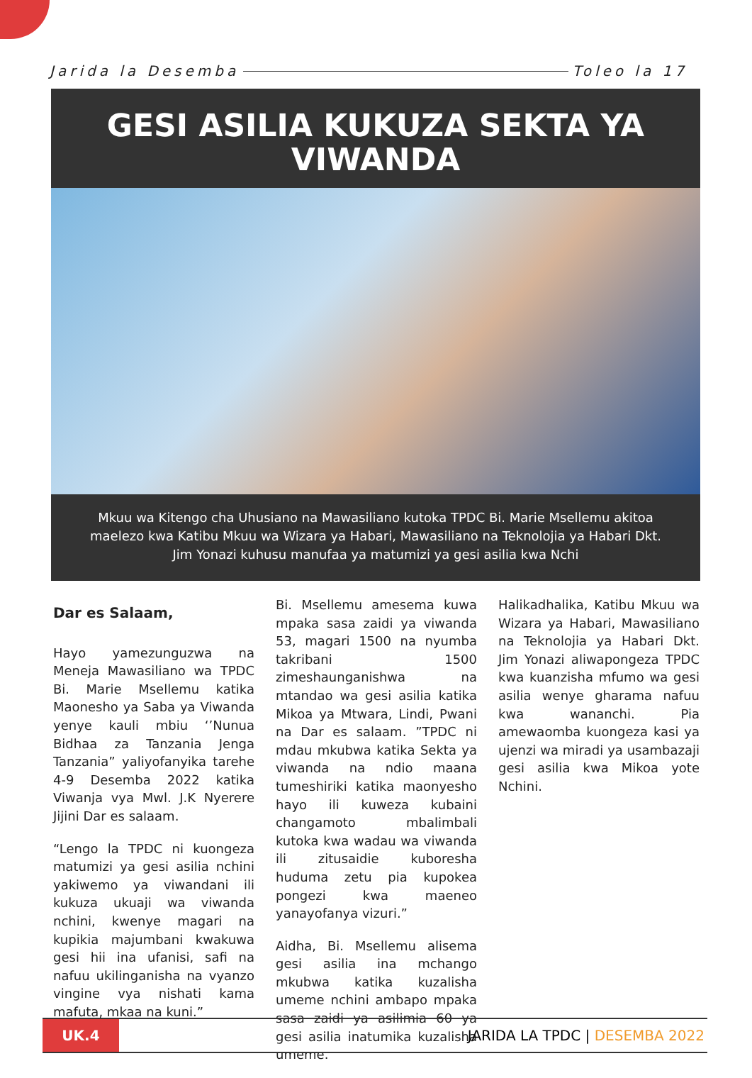Jarida la Desemba Toleo la 17
GESI ASILIA KUKUZA SEKTA YA VIWANDA
Mkuu wa Kitengo cha Uhusiano na Mawasiliano kutoka TPDC Bi. Marie Msellemu akitoa maelezo kwa Katibu Mkuu wa Wizara ya Habari, Mawasiliano na Teknolojia ya Habari Dkt. Jim Yonazi kuhusu manufaa ya matumizi ya gesi asilia kwa Nchi
Dar es Salaam,
Hayo yamezunguzwa na Meneja Mawasiliano wa TPDC Bi. Marie Msellemu katika Maonesho ya Saba ya Viwanda yenye kauli mbiu ‘’Nunua Bidhaa za Tanzania Jenga Tanzania” yaliyofanyika tarehe 4-9 Desemba 2022 katika Viwanja vya Mwl. J.K Nyerere Jijini Dar es salaam.
“Lengo la TPDC ni kuongeza matumizi ya gesi asilia nchini yakiwemo ya viwandani ili kukuza ukuaji wa viwanda nchini, kwenye magari na kupikia majumbani kwakuwa gesi hii ina ufanisi, safi na nafuu ukilinganisha na vyanzo vingine vya nishati kama mafuta, mkaa na kuni.”
Bi. Msellemu amesema kuwa mpaka sasa zaidi ya viwanda 53, magari 1500 na nyumba takribani 1500 zimeshaunganishwa na mtandao wa gesi asilia katika Mikoa ya Mtwara, Lindi, Pwani na Dar es salaam. ”TPDC ni mdau mkubwa katika Sekta ya viwanda na ndio maana tumeshiriki katika maonyesho hayo ili kuweza kubaini changamoto mbalimbali kutoka kwa wadau wa viwanda ili zitusaidie kuboresha huduma zetu pia kupokea pongezi kwa maeneo yanayofanya vizuri.”
Aidha, Bi. Msellemu alisema gesi asilia ina mchango mkubwa katika kuzalisha umeme nchini ambapo mpaka sasa zaidi ya asilimia 60 ya gesi asilia inatumika kuzalisha umeme.
Halikadhalika, Katibu Mkuu wa Wizara ya Habari, Mawasiliano na Teknolojia ya Habari Dkt. Jim Yonazi aliwapongeza TPDC kwa kuanzisha mfumo wa gesi asilia wenye gharama nafuu kwa wananchi. Pia amewaomba kuongeza kasi ya ujenzi wa miradi ya usambazaji gesi asilia kwa Mikoa yote Nchini.
UK.4
JARIDA LA TPDC | DESEMBA 2022